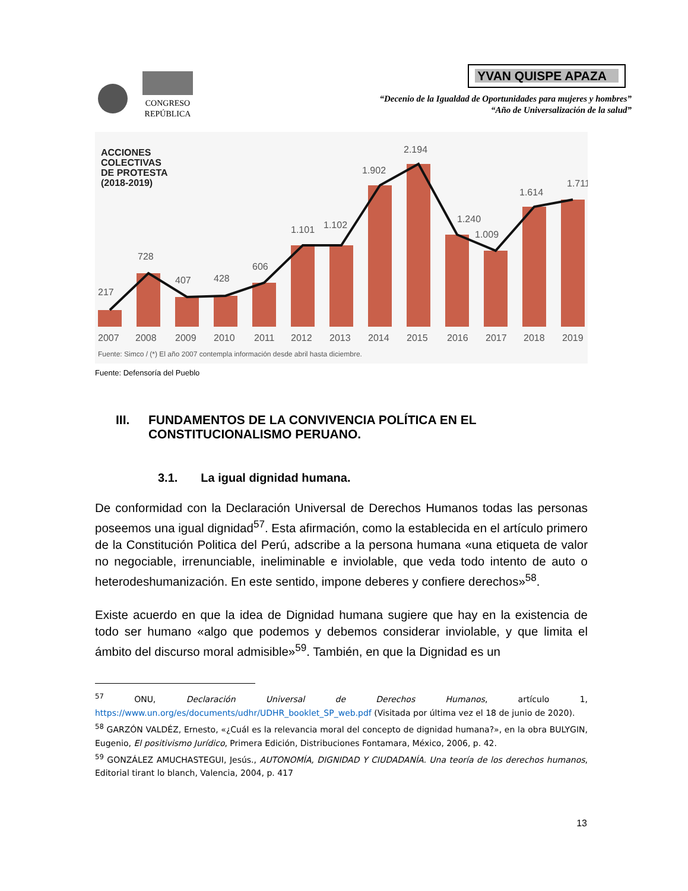CONGRESO
REPÚBLICA
YVAN QUISPE APAZA
“Decenio de la Igualdad de Oportunidades para mujeres y hombres”
“Año de Universalización de la salud”
ACCIONES
COLECTIVAS
DE PROTESTA
(2018-2019)
217
728
407
428
606
1.101
1.102
1.902
2.194
1.240
1.009
1.614
1.711
2007
2008
2009
2010
2011
2012
2013
2014
2015
2016
2017
2018
2019
Fuente: Simco / (*) El año 2007 contempla información desde abril hasta diciembre.
Fuente: Defensoría del Pueblo
III. FUNDAMENTOS DE LA CONVIVENCIA POLÍTICA EN EL CONSTITUCIONALISMO PERUANO.
3.1. La igual dignidad humana.
De conformidad con la Declaración Universal de Derechos Humanos todas las personas poseemos una igual dignidad<sup>57</sup>. Esta afirmación, como la establecida en el artículo primero de la Constitución Politica del Perú, adscribe a la persona humana «una etiqueta de valor no negociable, irrenunciable, ineliminable e inviolable, que veda todo intento de auto o heterodeshumanización. En este sentido, impone deberes y confiere derechos»<sup>58</sup>.
Existe acuerdo en que la idea de Dignidad humana sugiere que hay en la existencia de todo ser humano «algo que podemos y debemos considerar inviolable, y que limita el ámbito del discurso moral admisible»<sup>59</sup>. También, en que la Dignidad es un
<sup>57</sup> ONU, Declaración Universal de Derechos Humanos, artículo 1, https://www.un.org/es/documents/udhr/UDHR_booklet_SP_web.pdf (Visitada por última vez el 18 de junio de 2020).
<sup>58</sup> GARZÓN VALDÉZ, Ernesto, «¿Cuál es la relevancia moral del concepto de dignidad humana?», en la obra BULYGIN, Eugenio, El positivismo Jurídico, Primera Edición, Distribuciones Fontamara, México, 2006, p. 42.
<sup>59</sup> GONZÁLEZ AMUCHASTEGUI, Jesús., AUTONOMÍA, DIGNIDAD Y CIUDADANÍA. Una teoría de los derechos humanos, Editorial tirant lo blanch, Valencia, 2004, p. 417
13